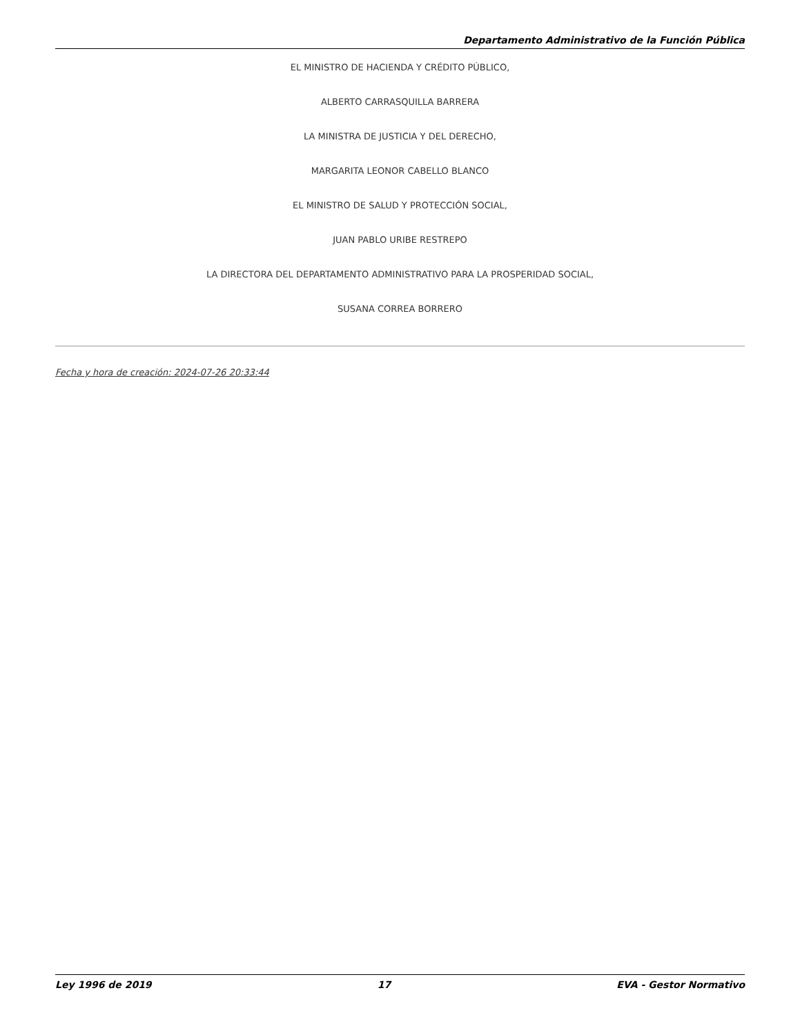Departamento Administrativo de la Función Pública
EL MINISTRO DE HACIENDA Y CRÉDITO PÚBLICO,
ALBERTO CARRASQUILLA BARRERA
LA MINISTRA DE JUSTICIA Y DEL DERECHO,
MARGARITA LEONOR CABELLO BLANCO
EL MINISTRO DE SALUD Y PROTECCIÓN SOCIAL,
JUAN PABLO URIBE RESTREPO
LA DIRECTORA DEL DEPARTAMENTO ADMINISTRATIVO PARA LA PROSPERIDAD SOCIAL,
SUSANA CORREA BORRERO
Fecha y hora de creación: 2024-07-26 20:33:44
Ley 1996 de 2019 17 EVA - Gestor Normativo